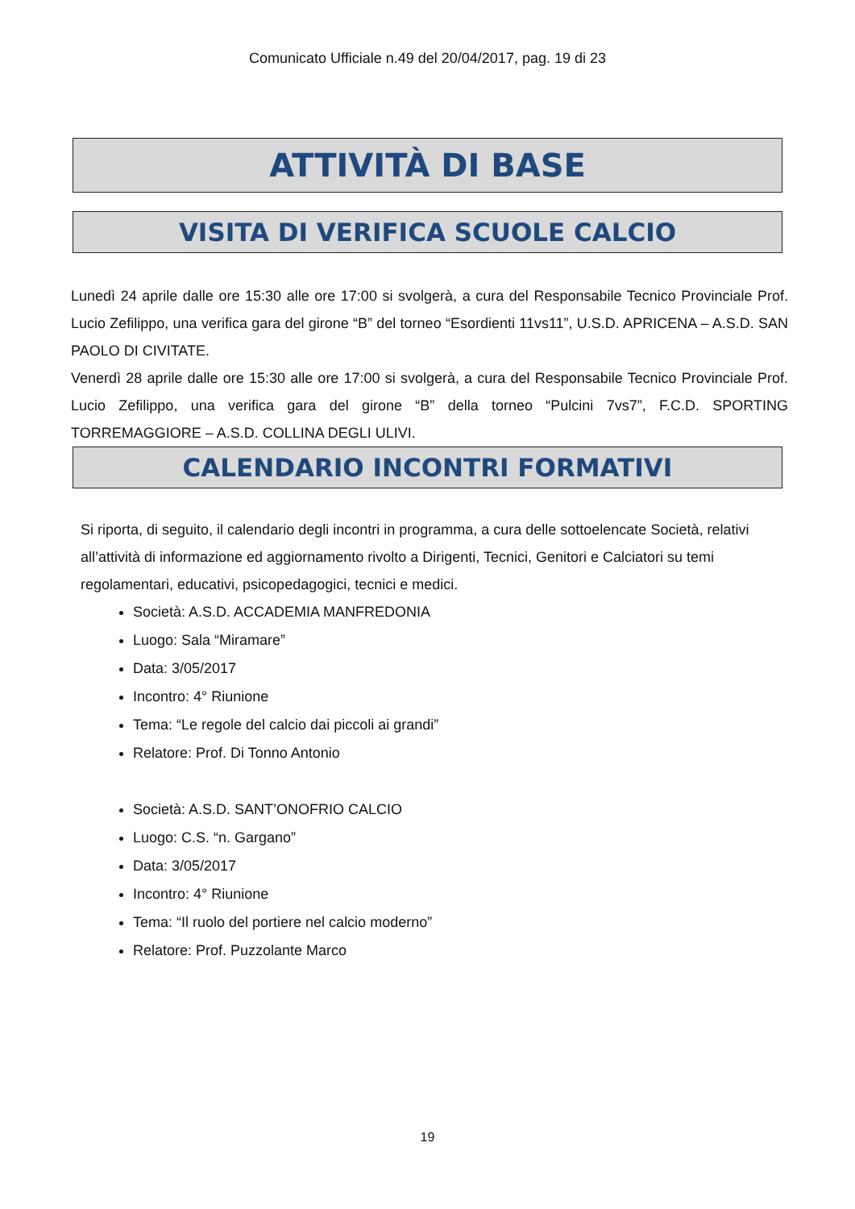Comunicato Ufficiale n.49 del 20/04/2017, pag. 19 di 23
ATTIVITÀ DI BASE
VISITA DI VERIFICA SCUOLE CALCIO
Lunedì 24 aprile dalle ore 15:30 alle ore 17:00 si svolgerà, a cura del Responsabile Tecnico Provinciale Prof. Lucio Zefilippo, una verifica gara del girone “B” del torneo “Esordienti 11vs11”, U.S.D. APRICENA – A.S.D. SAN PAOLO DI CIVITATE.
Venerdì 28 aprile dalle ore 15:30 alle ore 17:00 si svolgerà, a cura del Responsabile Tecnico Provinciale Prof. Lucio Zefilippo, una verifica gara del girone “B” della torneo “Pulcini 7vs7”, F.C.D. SPORTING TORREMAGGIORE – A.S.D. COLLINA DEGLI ULIVI.
CALENDARIO INCONTRI FORMATIVI
Si riporta, di seguito, il calendario degli incontri in programma, a cura delle sottoelencate Società, relativi all’attività di informazione ed aggiornamento rivolto a Dirigenti, Tecnici, Genitori e Calciatori su temi regolamentari, educativi, psicopedagogici, tecnici e medici.
Società: A.S.D. ACCADEMIA MANFREDONIA
Luogo: Sala “Miramare”
Data: 3/05/2017
Incontro: 4° Riunione
Tema: “Le regole del calcio dai piccoli ai grandi”
Relatore: Prof. Di Tonno Antonio
Società: A.S.D. SANT’ONOFRIO CALCIO
Luogo: C.S. “n. Gargano”
Data: 3/05/2017
Incontro: 4° Riunione
Tema: “Il ruolo del portiere nel calcio moderno”
Relatore: Prof. Puzzolante Marco
19